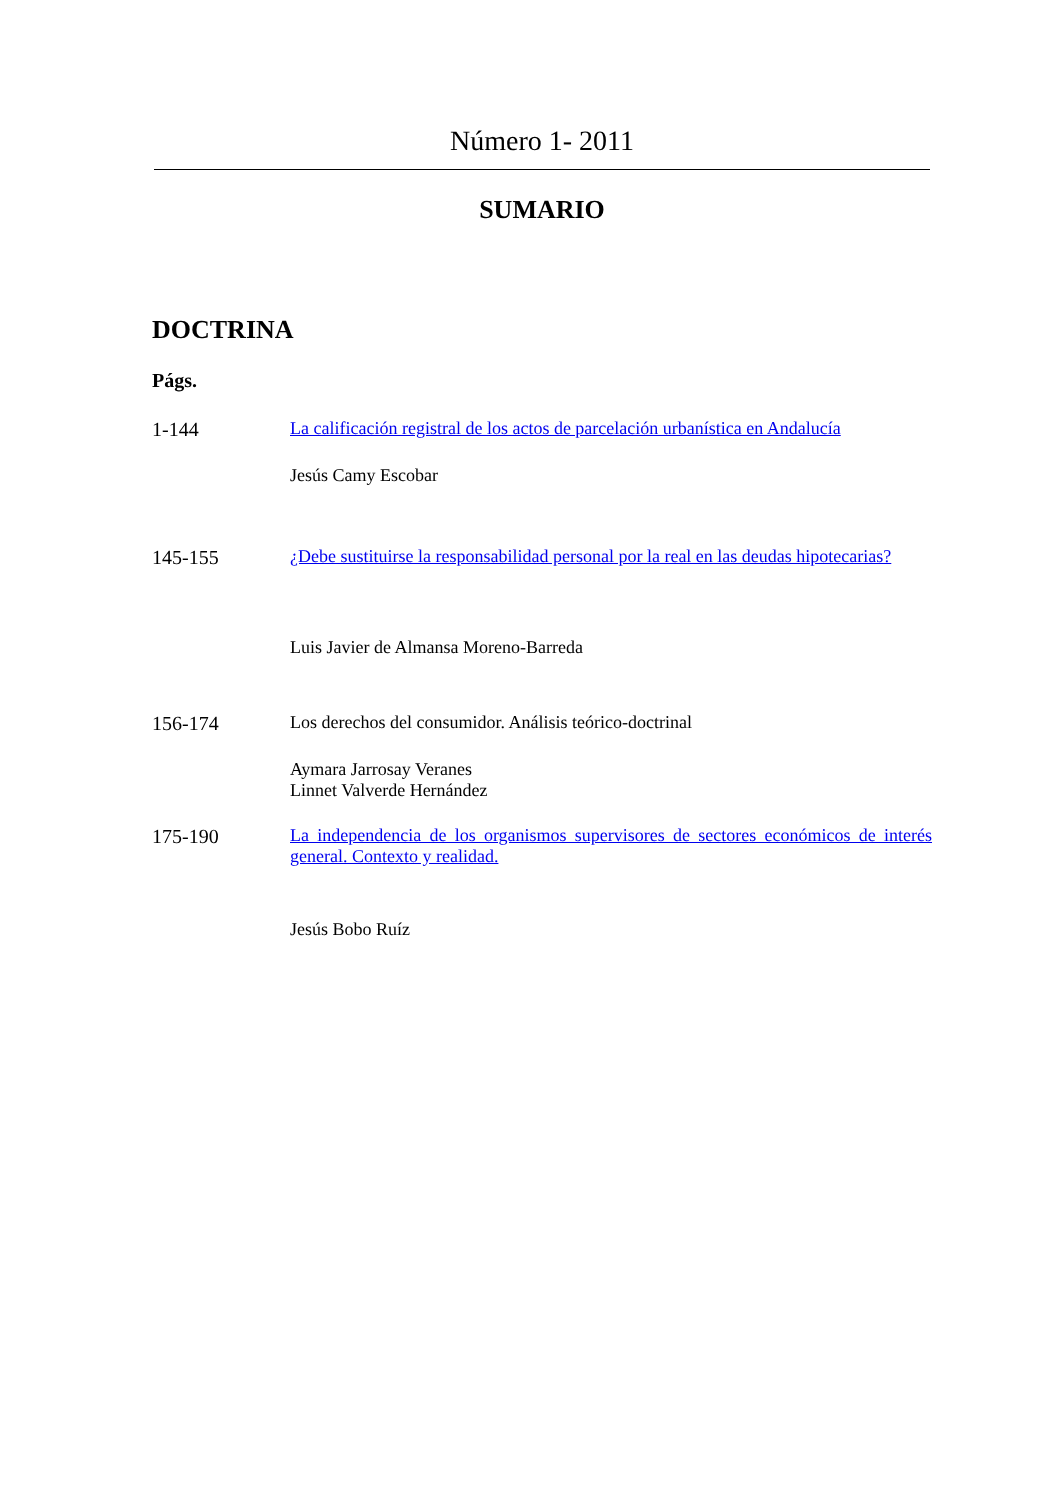Número 1- 2011
SUMARIO
DOCTRINA
Págs.
1-144 La calificación registral de los actos de parcelación urbanística en Andalucía
Jesús Camy Escobar
145-155 ¿Debe sustituirse la responsabilidad personal por la real en las deudas hipotecarias?
Luis Javier de Almansa Moreno-Barreda
156-174 Los derechos del consumidor. Análisis teórico-doctrinal
Aymara Jarrosay Veranes
Linnet Valverde Hernández
175-190 La independencia de los organismos supervisores de sectores económicos de interés general. Contexto y realidad.
Jesús Bobo Ruíz